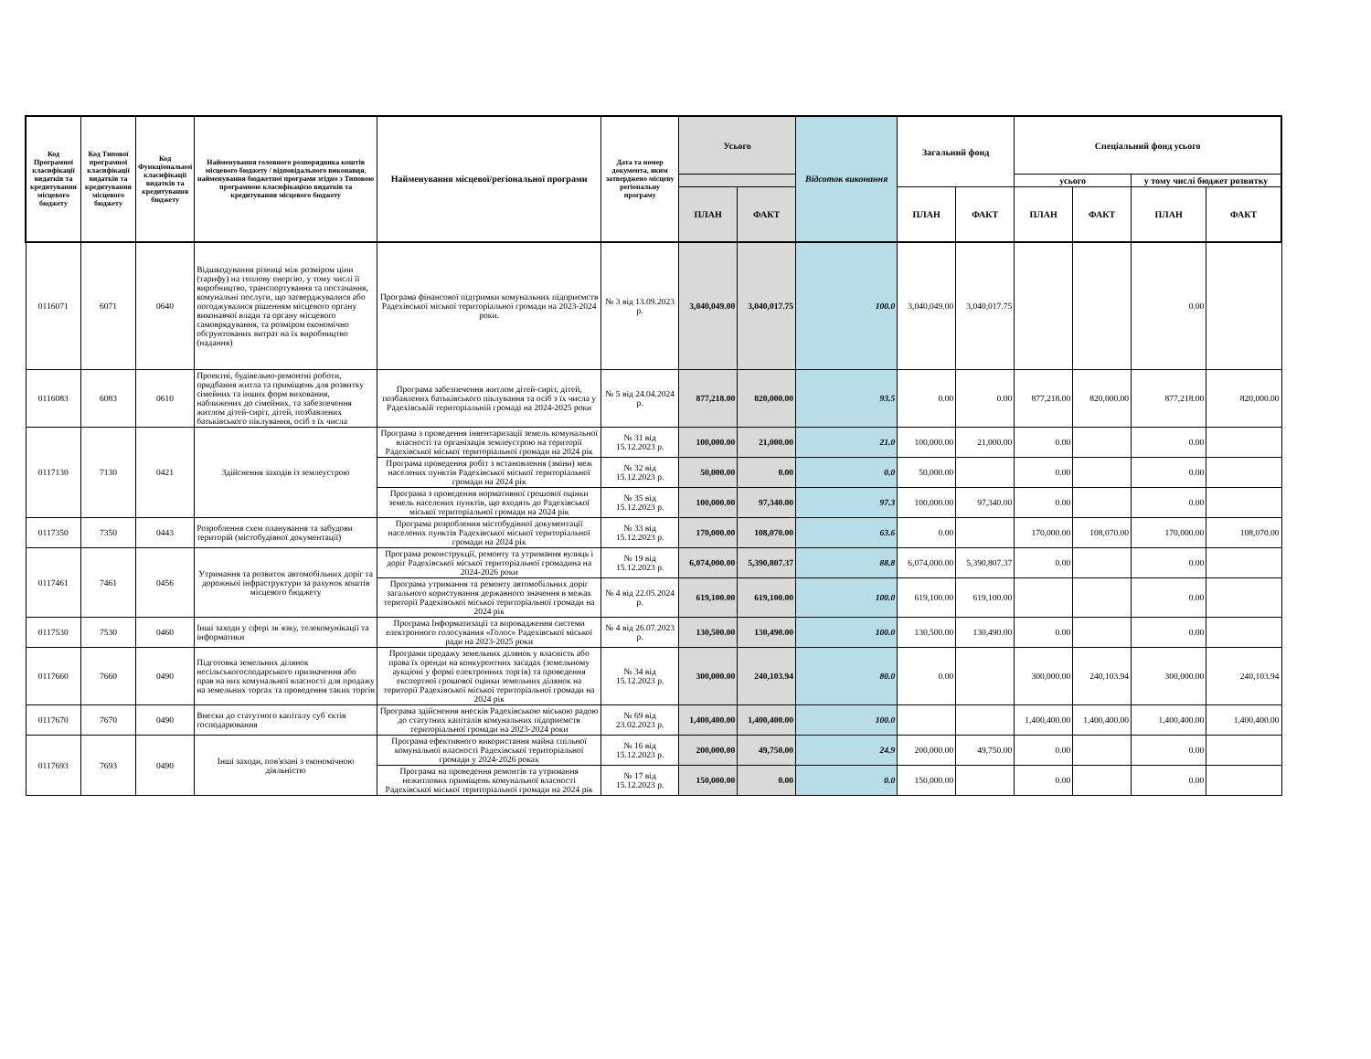| Код Програмної класифікації видатків та кредитування місцевого бюджету | Код Типової програмної класифікації видатків та кредитування місцевого бюджету | Код Функціональної класифікації видатків та кредитування бюджету | Найменування головного розпорядника коштів місцевого бюджету / відповідального виконавця, найменування бюджетної програми згідно з Типовою програмною класифікацією видатків та кредитування місцевого бюджету | Найменування місцевої/регіональної програми | Дата та номер документа, яким затверджено місцеву регіональну програму | Усього | | Відсоток виконання | Загальний фонд | | Спеціальний фонд усього | | | |
| --- | --- | --- | --- | --- | --- | --- | --- | --- | --- | --- | --- | --- | --- | --- |
| | | | | | | | | | | | усього | | у тому числі бюджет розвитку | |
| | | | | | | ПЛАН | ФАКТ | | ПЛАН | ФАКТ | ПЛАН | ФАКТ | ПЛАН | ФАКТ |
| 0116071 | 6071 | 0640 | Відшкодування різниці між розміром ціни (тарифу) на теплову енергію, у тому числі її виробництво, транспортування та постачання, комунальні послуги, що затверджувалися або погоджувалися рішенням місцевого органу виконавчої влади та органу місцевого самоврядування, та розміром економічно обгрунтованих витрат на їх виробництво (надання) | Програма фінансової підтримки комунальних підприємств Радехівської міської територіальної громади на 2023-2024 роки. | № 3 від 13.09.2023 р. | 3,040,049.00 | 3,040,017.75 | 100.0 | 3,040,049.00 | 3,040,017.75 | | | 0.00 | |
| 0116083 | 6083 | 0610 | Проектні, будівельно-ремонтні роботи, придбання житла та приміщень для розвитку сімейних та інших форм виховання, наближених до сімейних, та забезпечення житлом дітей-сиріт, дітей, позбавлених батьківського піклування, осіб з їх числа | Програма забезпечення житлом дітей-сиріт, дітей, позбавлених батьківського піклування та осіб з їх числа у Радехівській територіальній громаді на 2024-2025 роки | № 5 від 24.04.2024 р. | 877,218.00 | 820,000.00 | 93.5 | 0.00 | 0.00 | 877,218.00 | 820,000.00 | 877,218.00 | 820,000.00 |
| 0117130 | 7130 | 0421 | Здійснення заходів із землеустрою | Програма з проведення інвентаризації земель комунальної власності та організація землеустрою на території Радехівської міської територіальної громади на 2024 рік | № 31 від 15.12.2023 р. | 100,000.00 | 21,000.00 | 21.0 | 100,000.00 | 21,000.00 | 0.00 | | 0.00 | |
| | | | | Програма проведення робіт з встановлення (зміни) меж населених пунктів Радехівської міської територіальної громади на 2024 рік | № 32 від 15.12.2023 р. | 50,000.00 | 0.00 | 0.0 | 50,000.00 | | 0.00 | | 0.00 | |
| | | | | Програма з проведення нормативної грошової оцінки земель населених пунктів, що входять до Радехівської міської територіальної громади на 2024 рік | № 35 від 15.12.2023 р. | 100,000.00 | 97,340.00 | 97.3 | 100,000.00 | 97,340.00 | 0.00 | | 0.00 | |
| 0117350 | 7350 | 0443 | Розроблення схем планування та забудови територій (містобудівної документації) | Програма розроблення містобудівної документації населених пунктів Радехівської міської територіальної громади на 2024 рік | № 33 від 15.12.2023 р. | 170,000.00 | 108,070.00 | 63.6 | 0.00 | | 170,000.00 | 108,070.00 | 170,000.00 | 108,070.00 |
| 0117461 | 7461 | 0456 | Утримання та розвиток автомобільних доріг та дорожньої інфраструктури за рахунок коштів місцевого бюджету | Програма реконструкції, ремонту та утримання вулиць і доріг Радехівської міської територіальної громадина на 2024-2026 роки | № 19 від 15.12.2023 р. | 6,074,000.00 | 5,390,807.37 | 88.8 | 6,074,000.00 | 5,390,807.37 | 0.00 | | 0.00 | |
| | | | | Програма утримання та ремонту автомобільних доріг загального користування державного значення в межах території Радехівської міської територіальної громади на 2024 рік | № 4 від 22.05.2024 р. | 619,100.00 | 619,100.00 | 100.0 | 619,100.00 | 619,100.00 | | | 0.00 | |
| 0117530 | 7530 | 0460 | Інші заходи у сфері зв`язку, телекомунікації та інформатики | Програма Інформатизації та впровадження системи електронного голосування «Голос» Радехівської міської ради на 2023-2025 роки | № 4 від 26.07.2023 р. | 130,500.00 | 130,490.00 | 100.0 | 130,500.00 | 130,490.00 | 0.00 | | 0.00 | |
| 0117660 | 7660 | 0490 | Підготовка земельних ділянок несільськогосподарського призначення або прав на них комунальної власності для продажу на земельних торгах та проведення таких торгів | Програми продажу земельних ділянок у власність або права їх оренди на конкурентних засадах (земельному аукціоні у формі електронних торгів) та проведення експертної грошової оцінки земельних ділянок на території Радехівської міської територіальної громади на 2024 рік | № 34 від 15.12.2023 р. | 300,000.00 | 240,103.94 | 80.0 | 0.00 | | 300,000.00 | 240,103.94 | 300,000.00 | 240,103.94 |
| 0117670 | 7670 | 0490 | Внески до статутного капіталу суб`єктів господарювання | Програма здійснення внесків Радехівською міською радою до статутних капіталів комунальних підприємств територіальної громади на 2023-2024 роки | № 69 від 23.02.2023 р. | 1,400,400.00 | 1,400,400.00 | 100.0 | | | 1,400,400.00 | 1,400,400.00 | 1,400,400.00 | 1,400,400.00 |
| 0117693 | 7693 | 0490 | Інші заходи, пов'язані з економічною діяльністю | Програма ефективного використання майна спільної комунальної власності Радехівської територіальної громади у 2024-2026 роках | № 16 від 15.12.2023 р. | 200,000.00 | 49,750.00 | 24.9 | 200,000.00 | 49,750.00 | 0.00 | | 0.00 | |
| | | | | Програма на проведення ремонтів та утримання нежитлових приміщень комунальної власності Радехівської міської територіальної громади на 2024 рік | № 17 від 15.12.2023 р. | 150,000.00 | 0.00 | 0.0 | 150,000.00 | | 0.00 | | 0.00 | |